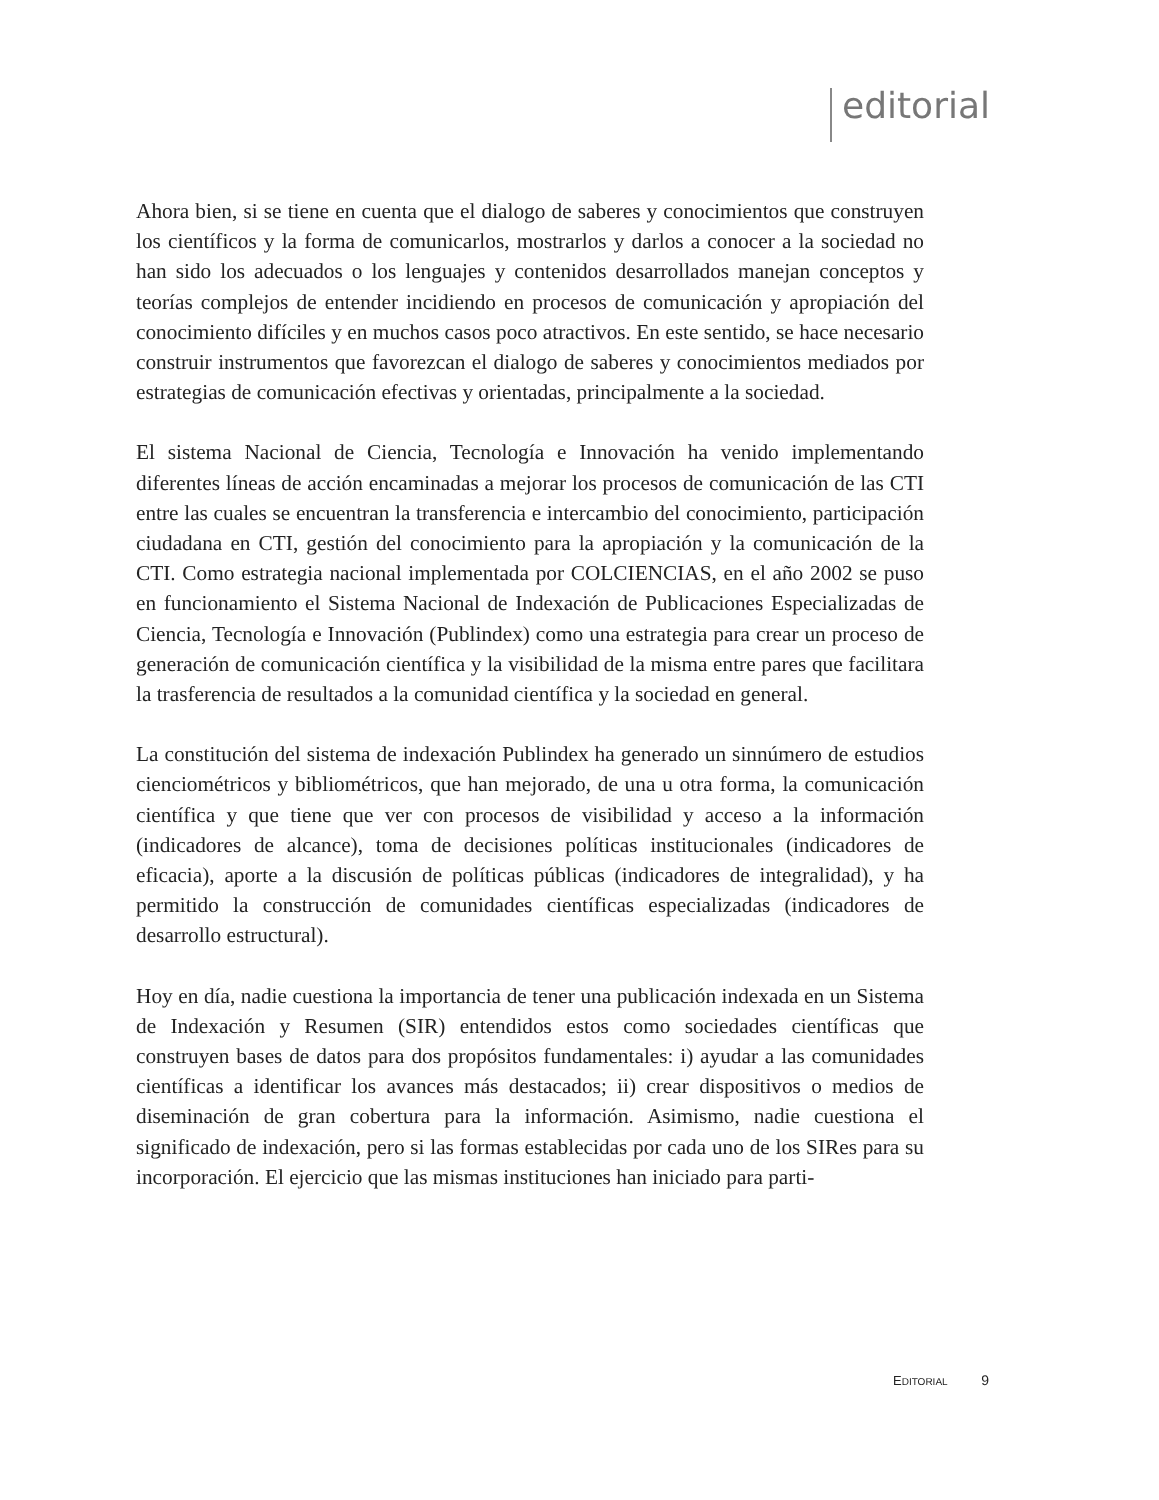editorial
Ahora bien, si se tiene en cuenta que el dialogo de saberes y conocimientos que construyen los científicos y la forma de comunicarlos, mostrarlos y darlos a conocer a la sociedad no han sido los adecuados o los lenguajes y contenidos desarrollados manejan conceptos y teorías complejos de entender incidiendo en procesos de comunicación y apropiación del conocimiento difíciles y en muchos casos poco atractivos. En este sentido, se hace necesario construir instrumentos que favorezcan el dialogo de saberes y conocimientos mediados por estrategias de comunicación efectivas y orientadas, principalmente a la sociedad.
El sistema Nacional de Ciencia, Tecnología e Innovación ha venido implementando diferentes líneas de acción encaminadas a mejorar los procesos de comunicación de las CTI entre las cuales se encuentran la transferencia e intercambio del conocimiento, participación ciudadana en CTI, gestión del conocimiento para la apropiación y la comunicación de la CTI. Como estrategia nacional implementada por COLCIENCIAS, en el año 2002 se puso en funcionamiento el Sistema Nacional de Indexación de Publicaciones Especializadas de Ciencia, Tecnología e Innovación (Publindex) como una estrategia para crear un proceso de generación de comunicación científica y la visibilidad de la misma entre pares que facilitara la trasferencia de resultados a la comunidad científica y la sociedad en general.
La constitución del sistema de indexación Publindex ha generado un sinnúmero de estudios cienciométricos y bibliométricos, que han mejorado, de una u otra forma, la comunicación científica y que tiene que ver con procesos de visibilidad y acceso a la información (indicadores de alcance), toma de decisiones políticas institucionales (indicadores de eficacia), aporte a la discusión de políticas públicas (indicadores de integralidad), y ha permitido la construcción de comunidades científicas especializadas (indicadores de desarrollo estructural).
Hoy en día, nadie cuestiona la importancia de tener una publicación indexada en un Sistema de Indexación y Resumen (SIR) entendidos estos como sociedades científicas que construyen bases de datos para dos propósitos fundamentales: i) ayudar a las comunidades científicas a identificar los avances más destacados; ii) crear dispositivos o medios de diseminación de gran cobertura para la información. Asimismo, nadie cuestiona el significado de indexación, pero si las formas establecidas por cada uno de los SIRes para su incorporación. El ejercicio que las mismas instituciones han iniciado para parti-
EDITORIAL 9